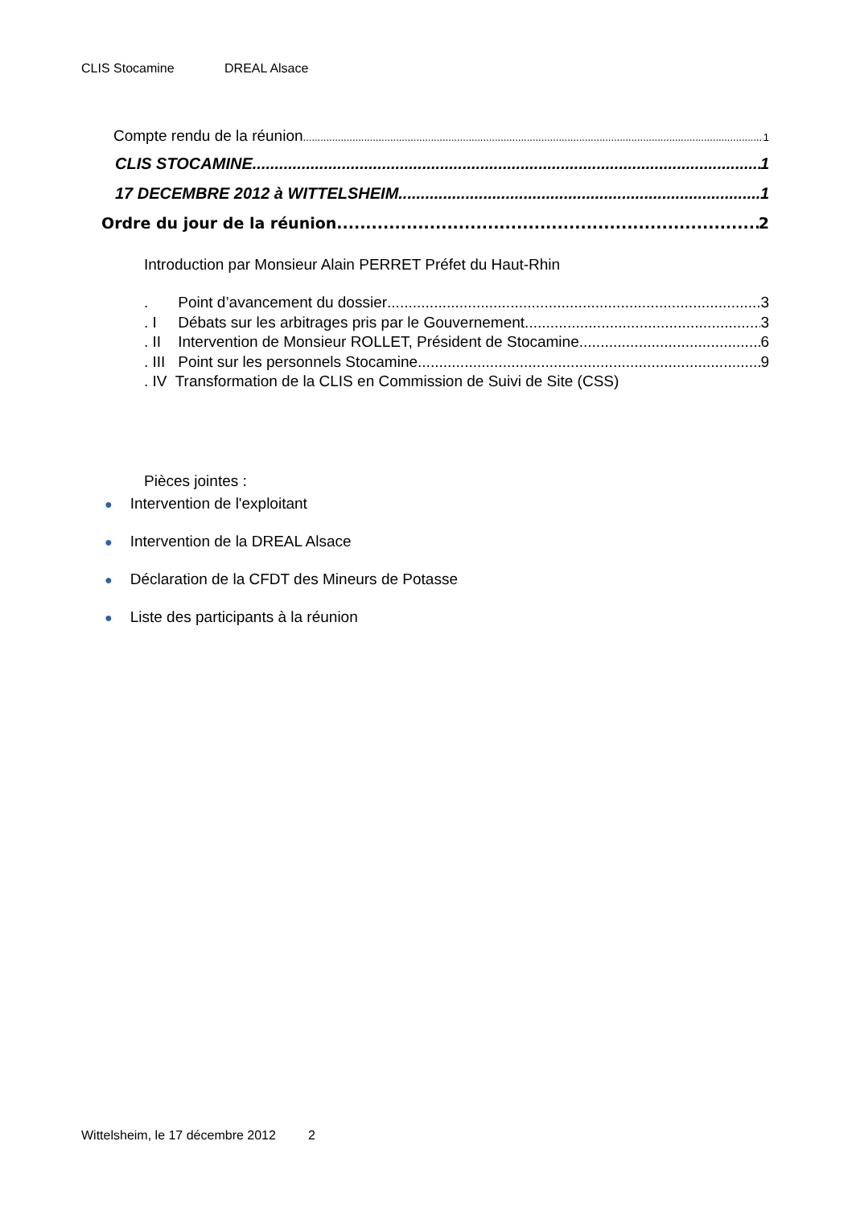CLIS Stocamine DREAL Alsace
Compte rendu de la réunion 1
CLIS STOCAMINE 1
17 DECEMBRE 2012 à WITTELSHEIM 1
Ordre du jour de la réunion 2
Introduction par Monsieur Alain PERRET Préfet du Haut-Rhin
. Point d’avancement du dossier 3
. I Débats sur les arbitrages pris par le Gouvernement 3
. II Intervention de Monsieur ROLLET, Président de Stocamine 6
. III Point sur les personnels Stocamine 9
. IV Transformation de la CLIS en Commission de Suivi de Site (CSS)
Pièces jointes :
● Intervention de l'exploitant
● Intervention de la DREAL Alsace
● Déclaration de la CFDT des Mineurs de Potasse
● Liste des participants à la réunion
Wittelsheim, le 17 décembre 2012 2